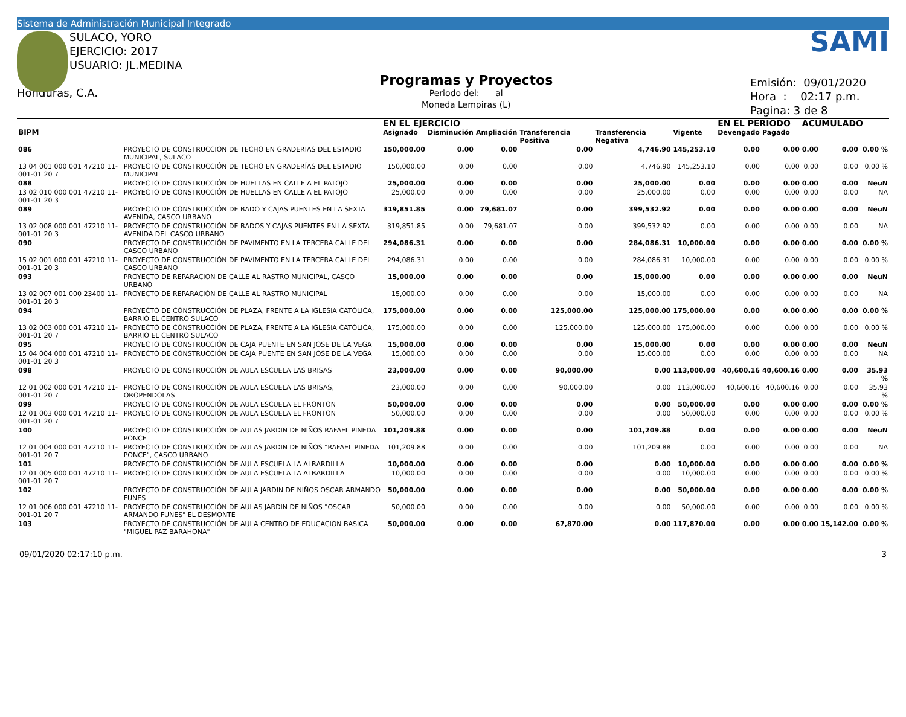Sistema de Administración Municipal Integrado
SULACO, YORO
EJERCICIO: 2017
USUARIO: JL.MEDINA
Honduras, C.A.
Programas y Proyectos
Periodo del: al
Moneda Lempiras (L)
SAMI
Emisión: 09/01/2020
Hora : 02:17 p.m.
Pagina: 3 de 8
| | | | EN EL EJERCICIO | | | | | | EN EL PERIODO | | ACUMULADO | | |
| --- | --- | --- | --- | --- | --- | --- | --- | --- | --- | --- | --- | --- | --- |
| BIPM | | | Asignado | Disminución | Ampliación | Transferencia Positiva | Transferencia Negativa | Vigente | Devengado | Pagado | | | |
| 086 | PROYECTO DE CONSTRUCCION DE TECHO EN GRADERIAS DEL ESTADIO MUNICIPAL, SULACO | | 150,000.00 | 0.00 | 0.00 | 0.00 | 4,746.90 | 145,253.10 | 0.00 | 0.00 | 0.00 | 0.00 | 0.00 % |
| 13 04 001 000 001 47210 11-001-01 20 7 | | PROYECTO DE CONSTRUCCIÓN DE TECHO EN GRADERÍAS DEL ESTADIO MUNICIPAL | 150,000.00 | 0.00 | 0.00 | 0.00 | 4,746.90 | 145,253.10 | 0.00 | 0.00 | 0.00 | 0.00 | 0.00 % |
| 088 | PROYECTO DE CONSTRUCCIÓN DE HUELLAS EN CALLE A EL PATOJO | | 25,000.00 | 0.00 | 0.00 | 0.00 | 25,000.00 | 0.00 | 0.00 | 0.00 | 0.00 | 0.00 | NeuN |
| 13 02 010 000 001 47210 11-001-01 20 3 | | PROYECTO DE CONSTRUCCIÓN DE HUELLAS EN CALLE A EL PATOJO | 25,000.00 | 0.00 | 0.00 | 0.00 | 25,000.00 | 0.00 | 0.00 | 0.00 | 0.00 | 0.00 | NA |
| 089 | PROYECTO DE CONSTRUCCIÓN DE BADO Y CAJAS PUENTES EN LA SEXTA AVENIDA, CASCO URBANO | | 319,851.85 | 0.00 | 79,681.07 | 0.00 | 399,532.92 | 0.00 | 0.00 | 0.00 | 0.00 | 0.00 | NeuN |
| 13 02 008 000 001 47210 11-001-01 20 3 | | PROYECTO DE CONSTRUCCIÓN DE BADOS Y CAJAS PUENTES EN LA SEXTA AVENIDA DEL CASCO URBANO | 319,851.85 | 0.00 | 79,681.07 | 0.00 | 399,532.92 | 0.00 | 0.00 | 0.00 | 0.00 | 0.00 | NA |
| 090 | PROYECTO DE CONSTRUCCIÓN DE PAVIMENTO EN LA TERCERA CALLE DEL CASCO URBANO | | 294,086.31 | 0.00 | 0.00 | 0.00 | 284,086.31 | 10,000.00 | 0.00 | 0.00 | 0.00 | 0.00 | 0.00 % |
| 15 02 001 000 001 47210 11-001-01 20 3 | | PROYECTO DE CONSTRUCCIÓN DE PAVIMENTO EN LA TERCERA CALLE DEL CASCO URBANO | 294,086.31 | 0.00 | 0.00 | 0.00 | 284,086.31 | 10,000.00 | 0.00 | 0.00 | 0.00 | 0.00 | 0.00 % |
| 093 | PROYECTO DE REPARACION DE CALLE AL RASTRO MUNICIPAL, CASCO URBANO | | 15,000.00 | 0.00 | 0.00 | 0.00 | 15,000.00 | 0.00 | 0.00 | 0.00 | 0.00 | 0.00 | NeuN |
| 13 02 007 001 000 23400 11-001-01 20 3 | | PROYECTO DE REPARACIÓN DE CALLE AL RASTRO MUNICIPAL | 15,000.00 | 0.00 | 0.00 | 0.00 | 15,000.00 | 0.00 | 0.00 | 0.00 | 0.00 | 0.00 | NA |
| 094 | PROYECTO DE CONSTRUCCIÓN DE PLAZA, FRENTE A LA IGLESIA CATÓLICA, BARRIO EL CENTRO SULACO | | 175,000.00 | 0.00 | 0.00 | 125,000.00 | 125,000.00 | 175,000.00 | 0.00 | 0.00 | 0.00 | 0.00 | 0.00 % |
| 13 02 003 000 001 47210 11-001-01 20 7 | | PROYECTO DE CONSTRUCCIÓN DE PLAZA, FRENTE A LA IGLESIA CATÓLICA, BARRIO EL CENTRO SULACO | 175,000.00 | 0.00 | 0.00 | 125,000.00 | 125,000.00 | 175,000.00 | 0.00 | 0.00 | 0.00 | 0.00 | 0.00 % |
| 095 | PROYECTO DE CONSTRUCCIÓN DE CAJA PUENTE EN SAN JOSE DE LA VEGA | | 15,000.00 | 0.00 | 0.00 | 0.00 | 15,000.00 | 0.00 | 0.00 | 0.00 | 0.00 | 0.00 | NeuN |
| 15 04 004 000 001 47210 11-001-01 20 3 | | PROYECTO DE CONSTRUCCIÓN DE CAJA PUENTE EN SAN JOSE DE LA VEGA | 15,000.00 | 0.00 | 0.00 | 0.00 | 15,000.00 | 0.00 | 0.00 | 0.00 | 0.00 | 0.00 | NA |
| 098 | PROYECTO DE CONSTRUCCIÓN DE AULA ESCUELA LAS BRISAS | | 23,000.00 | 0.00 | 0.00 | 90,000.00 | 0.00 | 113,000.00 | 40,600.16 | 40,600.16 | 0.00 | 0.00 | 35.93 % |
| 12 01 002 000 001 47210 11-001-01 20 7 | | PROYECTO DE CONSTRUCCIÓN DE AULA ESCUELA LAS BRISAS, OROPENDOLAS | 23,000.00 | 0.00 | 0.00 | 90,000.00 | 0.00 | 113,000.00 | 40,600.16 | 40,600.16 | 0.00 | 0.00 | 35.93 % |
| 099 | PROYECTO DE CONSTRUCCIÓN DE AULA ESCUELA EL FRONTON | | 50,000.00 | 0.00 | 0.00 | 0.00 | 0.00 | 50,000.00 | 0.00 | 0.00 | 0.00 | 0.00 | 0.00 % |
| 12 01 003 000 001 47210 11-001-01 20 7 | | PROYECTO DE CONSTRUCCIÓN DE AULA ESCUELA EL FRONTON | 50,000.00 | 0.00 | 0.00 | 0.00 | 0.00 | 50,000.00 | 0.00 | 0.00 | 0.00 | 0.00 | 0.00 % |
| 100 | PROYECTO DE CONSTRUCCIÓN DE AULAS JARDIN DE NIÑOS RAFAEL PINEDA PONCE | | 101,209.88 | 0.00 | 0.00 | 0.00 | 101,209.88 | 0.00 | 0.00 | 0.00 | 0.00 | 0.00 | NeuN |
| 12 01 004 000 001 47210 11-001-01 20 7 | | PROYECTO DE CONSTRUCCIÓN DE AULAS JARDIN DE NIÑOS "RAFAEL PINEDA PONCE", CASCO URBANO | 101,209.88 | 0.00 | 0.00 | 0.00 | 101,209.88 | 0.00 | 0.00 | 0.00 | 0.00 | 0.00 | NA |
| 101 | PROYECTO DE CONSTRUCCIÓN DE AULA ESCUELA LA ALBARDILLA | | 10,000.00 | 0.00 | 0.00 | 0.00 | 0.00 | 10,000.00 | 0.00 | 0.00 | 0.00 | 0.00 | 0.00 % |
| 12 01 005 000 001 47210 11-001-01 20 7 | | PROYECTO DE CONSTRUCCIÓN DE AULA ESCUELA LA ALBARDILLA | 10,000.00 | 0.00 | 0.00 | 0.00 | 0.00 | 10,000.00 | 0.00 | 0.00 | 0.00 | 0.00 | 0.00 % |
| 102 | PROYECTO DE CONSTRUCCIÓN DE AULA JARDIN DE NIÑOS OSCAR ARMANDO FUNES | | 50,000.00 | 0.00 | 0.00 | 0.00 | 0.00 | 50,000.00 | 0.00 | 0.00 | 0.00 | 0.00 | 0.00 % |
| 12 01 006 000 001 47210 11-001-01 20 7 | | PROYECTO DE CONSTRUCCIÓN DE AULAS JARDIN DE NIÑOS "OSCAR ARMANDO FUNES" EL DESMONTE | 50,000.00 | 0.00 | 0.00 | 0.00 | 0.00 | 50,000.00 | 0.00 | 0.00 | 0.00 | 0.00 | 0.00 % |
| 103 | PROYECTO DE CONSTRUCCIÓN DE AULA CENTRO DE EDUCACION BASICA "MIGUEL PAZ BARAHONA" | | 50,000.00 | 0.00 | 0.00 | 67,870.00 | 0.00 | 117,870.00 | 0.00 | 0.00 | 0.00 | 15,142.00 | 0.00 % |
09/01/2020 02:17:10 p.m. 3